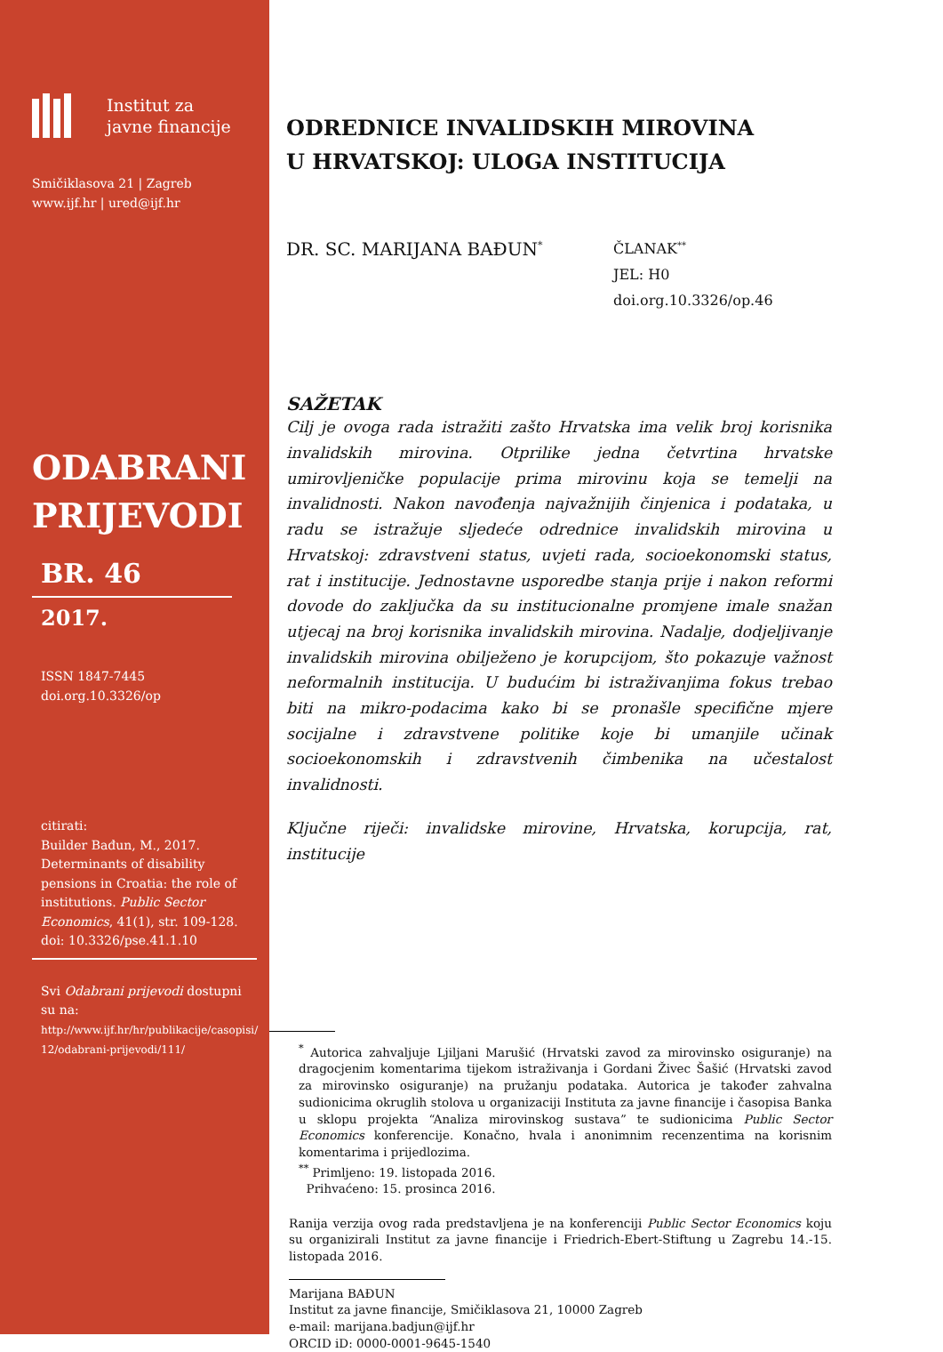Institut za
javne financije
Smičiklasova 21 | Zagreb
www.ijf.hr | ured@ijf.hr
ODABRANI
PRIJEVODI
BR. 46
2017.
ISSN 1847-7445
doi.org.10.3326/op
citirati:
Builder Bađun, M., 2017. Determinants of disability pensions in Croatia: the role of institutions. Public Sector Economics, 41(1), str. 109-128.
doi: 10.3326/pse.41.1.10
Svi Odabrani prijevodi dostupni su na:
http://www.ijf.hr/hr/publikacije/casopisi/
12/odabrani-prijevodi/111/
ODREDNICE INVALIDSKIH MIROVINA
U HRVATSKOJ: ULOGA INSTITUCIJA
DR. SC. MARIJANA BAĐUN<sup>*</sup>
ČLANAK<sup>**</sup>
JEL: H0
doi.org.10.3326/op.46
SAŽETAK
Cilj je ovoga rada istražiti zašto Hrvatska ima velik broj korisnika invalidskih mirovina. Otprilike jedna četvrtina hrvatske umirovljeničke populacije prima mirovinu koja se temelji na invalidnosti. Nakon navođenja najvažnijih činjenica i podataka, u radu se istražuje sljedeće odrednice invalidskih mirovina u Hrvatskoj: zdravstveni status, uvjeti rada, socioekonomski status, rat i institucije. Jednostavne usporedbe stanja prije i nakon reformi dovode do zaključka da su institucionalne promjene imale snažan utjecaj na broj korisnika invalidskih mirovina. Nadalje, dodjeljivanje invalidskih mirovina obilježeno je korupcijom, što pokazuje važnost neformalnih institucija. U budućim bi istraživanjima fokus trebao biti na mikro-podacima kako bi se pronašle specifične mjere socijalne i zdravstvene politike koje bi umanjile učinak socioekonomskih i zdravstvenih čimbenika na učestalost invalidnosti.
Ključne riječi: invalidske mirovine, Hrvatska, korupcija, rat, institucije
<sup>*</sup> Autorica zahvaljuje Ljiljani Marušić (Hrvatski zavod za mirovinsko osiguranje) na dragocjenim komentarima tijekom istraživanja i Gordani Živec Šašić (Hrvatski zavod za mirovinsko osiguranje) na pružanju podataka. Autorica je također zahvalna sudionicima okruglih stolova u organizaciji Instituta za javne financije i časopisa Banka u sklopu projekta “Analiza mirovinskog sustava” te sudionicima Public Sector Economics konferencije. Konačno, hvala i anonimnim recenzentima na korisnim komentarima i prijedlozima.
<sup>**</sup> Primljeno: 19. listopada 2016.
Prihvaćeno: 15. prosinca 2016.
Ranija verzija ovog rada predstavljena je na konferenciji Public Sector Economics koju su organizirali Institut za javne financije i Friedrich-Ebert-Stiftung u Zagrebu 14.-15. listopada 2016.
Marijana BAĐUN
Institut za javne financije, Smičiklasova 21, 10000 Zagreb
e-mail: marijana.badjun@ijf.hr
ORCID iD: 0000-0001-9645-1540